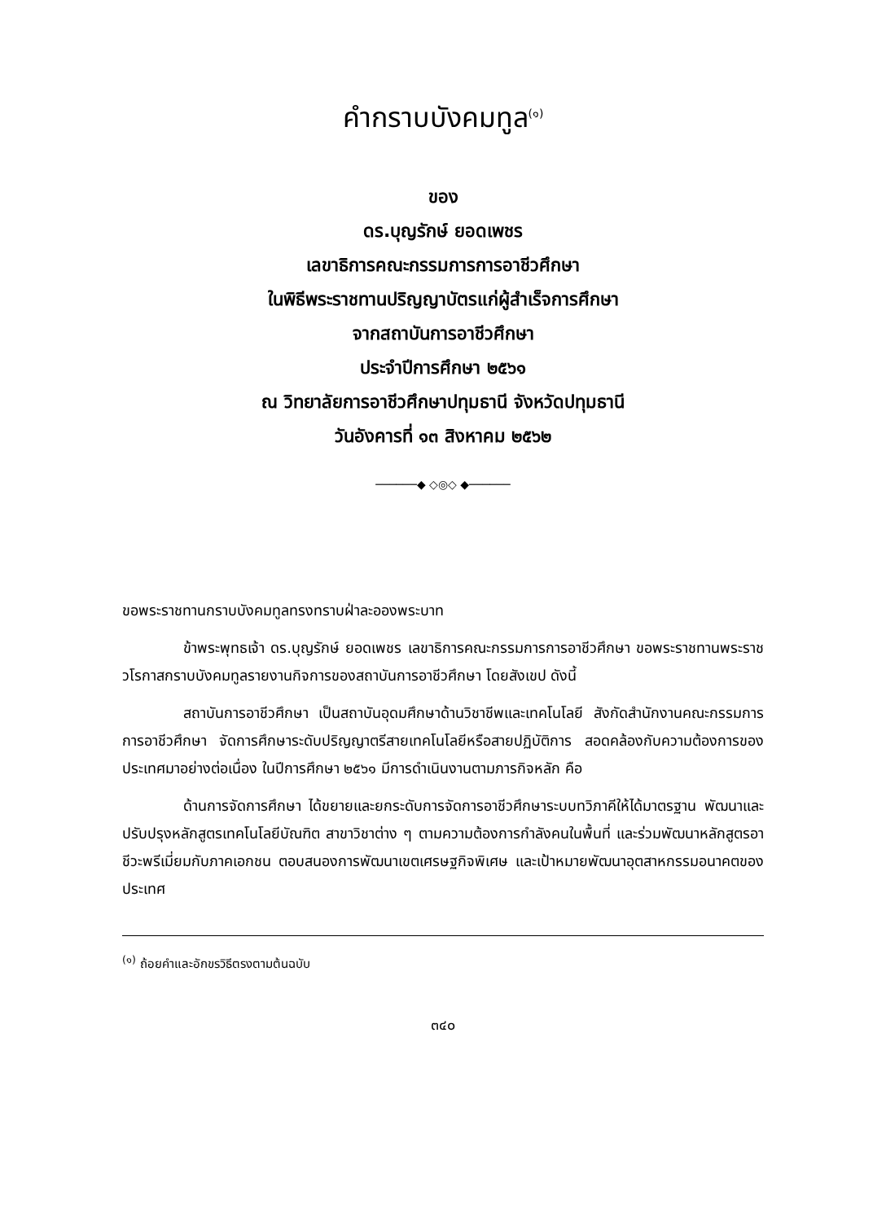คำกราบบังคมทูล<sup>(๑)</sup>
ของ
ดร.บุญรักษ์ ยอดเพชร
เลขาธิการคณะกรรมการการอาชีวศึกษา
ในพิธีพระราชทานปริญญาบัตรแก่ผู้สำเร็จการศึกษา
จากสถาบันการอาชีวศึกษา
ประจำปีการศึกษา ๒๕๖๑
ณ วิทยาลัยการอาชีวศึกษาปทุมธานี จังหวัดปทุมธานี
วันอังคารที่ ๑๓ สิงหาคม ๒๕๖๒
──────◆ ◇◎◇ ◆──────
ขอพระราชทานกราบบังคมทูลทรงทราบฝ่าละอองพระบาท
ข้าพระพุทธเจ้า ดร.บุญรักษ์ ยอดเพชร เลขาธิการคณะกรรมการการอาชีวศึกษา ขอพระราชทานพระราชวโรกาสกราบบังคมทูลรายงานกิจการของสถาบันการอาชีวศึกษา โดยสังเขป ดังนี้
สถาบันการอาชีวศึกษา เป็นสถาบันอุดมศึกษาด้านวิชาชีพและเทคโนโลยี สังกัดสำนักงานคณะกรรมการการอาชีวศึกษา จัดการศึกษาระดับปริญญาตรีสายเทคโนโลยีหรือสายปฏิบัติการ สอดคล้องกับความต้องการของประเทศมาอย่างต่อเนื่อง ในปีการศึกษา ๒๕๖๑ มีการดำเนินงานตามภารกิจหลัก คือ
ด้านการจัดการศึกษา ได้ขยายและยกระดับการจัดการอาชีวศึกษาระบบทวิภาคีให้ได้มาตรฐาน พัฒนาและปรับปรุงหลักสูตรเทคโนโลยีบัณฑิต สาขาวิชาต่าง ๆ ตามความต้องการกำลังคนในพื้นที่ และร่วมพัฒนาหลักสูตรอาชีวะพรีเมี่ยมกับภาคเอกชน ตอบสนองการพัฒนาเขตเศรษฐกิจพิเศษ และเป้าหมายพัฒนาอุตสาหกรรมอนาคตของประเทศ
<sup>(๑)</sup> ถ้อยคำและอักขรวิธีตรงตามต้นฉบับ
๓๔๐